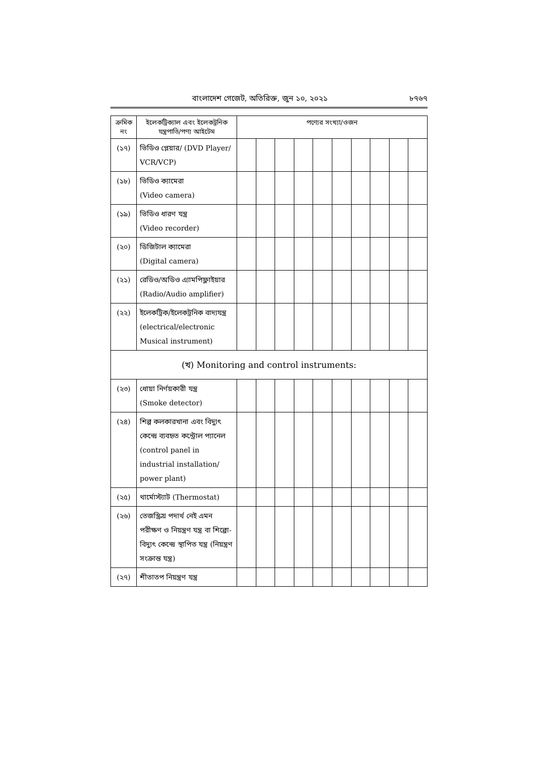বাংলাদেশ গেজেট, অতিরিক্ত, জুন ১০, ২০২১ ৮৭৬৭
| ক্রমিক নং | ইলেকট্রিক্যাল এবং ইলেকট্রনিক যন্ত্রপাতি/পণ্য আইটেম | পণ্যের সংখ্যা/ওজন | | | | | | | | | |
| --- | --- | --- | --- | --- | --- | --- | --- | --- | --- | --- | --- |
| (১৭) | ভিডিও প্লেয়ার/ (DVD Player/ VCR/VCP) | | | | | | | | | | |
| (১৮) | ভিডিও ক্যামেরা (Video camera) | | | | | | | | | | |
| (১৯) | ভিডিও ধারণ যন্ত্র (Video recorder) | | | | | | | | | | |
| (২০) | ডিজিটাল ক্যামেরা (Digital camera) | | | | | | | | | | |
| (২১) | রেডিও/অডিও এ্যামপিফ্লাইয়ার (Radio/Audio amplifier) | | | | | | | | | | |
| (২২) | ইলেকট্রিক/ইলেকট্রনিক বাদ্যযন্ত্র (electrical/electronic Musical instrument) | | | | | | | | | | |
| (খ) Monitoring and control instruments: | | | | | | | | | | | |
| (২৩) | ধোয়া নির্ণয়কারী যন্ত্র (Smoke detector) | | | | | | | | | | |
| (২৪) | শিল্প কলকারখানা এবং বিদ্যুৎ কেন্দ্রে ব্যবহৃত কন্ট্রোল প্যানেল (control panel in industrial installation/ power plant) | | | | | | | | | | |
| (২৫) | থার্মোস্ট্যাট (Thermostat) | | | | | | | | | | |
| (২৬) | তেজস্ক্রিয় পদার্থ নেই এমন পরীক্ষণ ও নিয়ন্ত্রণ যন্ত্র বা শিল্পো-বিদ্যুৎ কেন্দ্রে স্থাপিত যন্ত্র (নিয়ন্ত্রণ সংক্রান্ত যন্ত্র) | | | | | | | | | | |
| (২৭) | শীতাতপ নিয়ন্ত্রণ যন্ত্র | | | | | | | | | | |